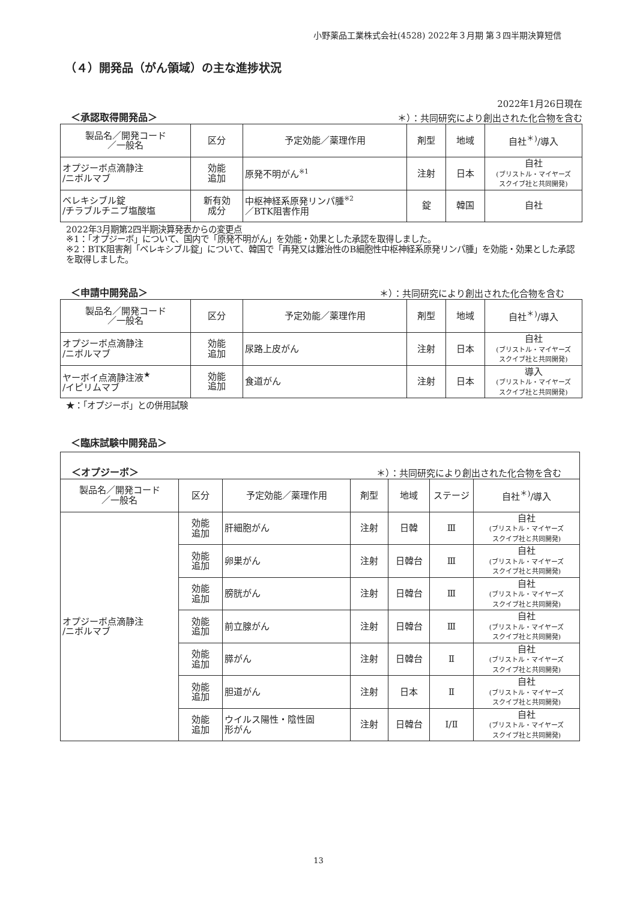小野薬品工業株式会社(4528) 2022年３月期 第３四半期決算短信
（４）開発品（がん領域）の主な進捗状況
2022年1月26日現在
＜承認取得開発品＞ ＊）：共同研究により創出された化合物を含む
| 製品名／開発コード ／一般名 | 区分 | 予定効能／薬理作用 | 剤型 | 地域 | 自社<sup>＊)</sup>/導入 |
| --- | --- | --- | --- | --- | --- |
| オプジーボ点滴静注 /ニボルマブ | 効能 追加 | 原発不明がん<sup>※1</sup> | 注射 | 日本 | 自社 (ブリストル・マイヤーズ スクイブ社と共同開発) |
| ベレキシブル錠 /チラブルチニブ塩酸塩 | 新有効 成分 | 中枢神経系原発リンパ腫<sup>※2</sup> ／BTK阻害作用 | 錠 | 韓国 | 自社 |
2022年3月期第2四半期決算発表からの変更点
※1：「オプジーボ」について、国内で「原発不明がん」を効能・効果とした承認を取得しました。
※2：BTK阻害剤「ベレキシブル錠」について、韓国で「再発又は難治性のB細胞性中枢神経系原発リンパ腫」を効能・効果とした承認を取得しました。
＜申請中開発品＞ ＊）：共同研究により創出された化合物を含む
| 製品名／開発コード ／一般名 | 区分 | 予定効能／薬理作用 | 剤型 | 地域 | 自社<sup>＊)</sup>/導入 |
| --- | --- | --- | --- | --- | --- |
| オプジーボ点滴静注 /ニボルマブ | 効能 追加 | 尿路上皮がん | 注射 | 日本 | 自社 (ブリストル・マイヤーズ スクイブ社と共同開発) |
| ヤーボイ点滴静注液<sup>★</sup> /イピリムマブ | 効能 追加 | 食道がん | 注射 | 日本 | 導入 (ブリストル・マイヤーズ スクイブ社と共同開発) |
★：「オプジーボ」との併用試験
＜臨床試験中開発品＞
＜オプジーボ＞ ＊）：共同研究により創出された化合物を含む
| 製品名／開発コード ／一般名 | 区分 | 予定効能／薬理作用 | 剤型 | 地域 | ステージ | 自社<sup>＊)</sup>/導入 |
| --- | --- | --- | --- | --- | --- | --- |
| オプジーボ点滴静注 /ニボルマブ | 効能 追加 | 肝細胞がん | 注射 | 日韓 | Ⅲ | 自社 (ブリストル・マイヤーズ スクイブ社と共同開発) |
| | 効能 追加 | 卵巣がん | 注射 | 日韓台 | Ⅲ | 自社 (ブリストル・マイヤーズ スクイブ社と共同開発) |
| | 効能 追加 | 膀胱がん | 注射 | 日韓台 | Ⅲ | 自社 (ブリストル・マイヤーズ スクイブ社と共同開発) |
| | 効能 追加 | 前立腺がん | 注射 | 日韓台 | Ⅲ | 自社 (ブリストル・マイヤーズ スクイブ社と共同開発) |
| | 効能 追加 | 膵がん | 注射 | 日韓台 | Ⅱ | 自社 (ブリストル・マイヤーズ スクイブ社と共同開発) |
| | 効能 追加 | 胆道がん | 注射 | 日本 | Ⅱ | 自社 (ブリストル・マイヤーズ スクイブ社と共同開発) |
| | 効能 追加 | ウイルス陽性・陰性固 形がん | 注射 | 日韓台 | Ⅰ/Ⅱ | 自社 (ブリストル・マイヤーズ スクイブ社と共同開発) |
13